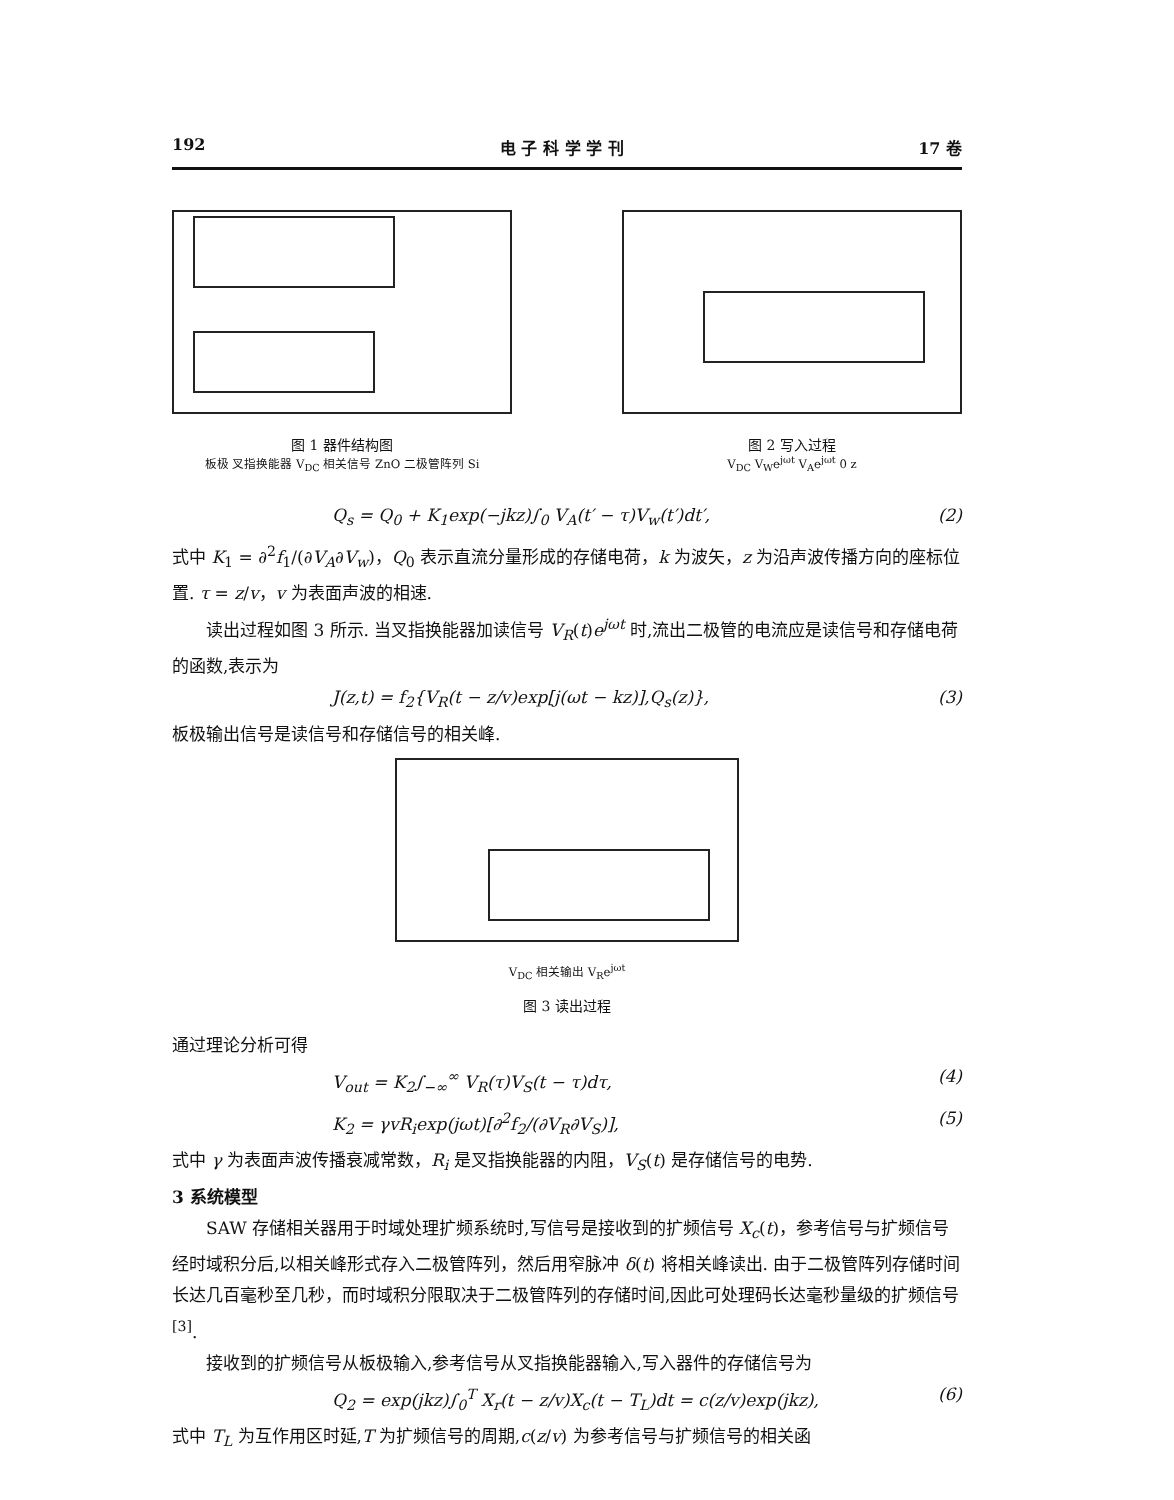192 电 子 科 学 学 刊 17 卷
图 1 器件结构图
板极 叉指换能器 V<sub>DC</sub> 相关信号 ZnO 二极管阵列 Si
图 2 写入过程
V<sub>DC</sub> V<sub>W</sub>e<sup>jωt</sup> V<sub>A</sub>e<sup>jωt</sup> 0 z
Q<sub>s</sub> = Q<sub>0</sub> + K<sub>1</sub>exp(−jkz)∫<sub>0</sub> V<sub>A</sub>(t′ − τ)V<sub>w</sub>(t′)dt′, (2)
式中 K<sub>1</sub> = ∂<sup>2</sup>f<sub>1</sub>/(∂V<sub>A</sub>∂V<sub>w</sub>)，Q<sub>0</sub> 表示直流分量形成的存储电荷，k 为波矢，z 为沿声波传播方向的座标位置. τ = z/v，v 为表面声波的相速.
读出过程如图 3 所示. 当叉指换能器加读信号 V<sub>R</sub>(t)e<sup>jωt</sup> 时,流出二极管的电流应是读信号和存储电荷的函数,表示为
J(z,t) = f<sub>2</sub>{V<sub>R</sub>(t − z/v)exp[j(ωt − kz)],Q<sub>s</sub>(z)}, (3)
板极输出信号是读信号和存储信号的相关峰.
V<sub>DC</sub> 相关输出 V<sub>R</sub>e<sup>jωt</sup>
图 3 读出过程
通过理论分析可得
V<sub>out</sub> = K<sub>2</sub>∫<sub>−∞</sub><sup>∞</sup> V<sub>R</sub>(τ)V<sub>S</sub>(t − τ)dτ, (4)
K<sub>2</sub> = γvR<sub>i</sub>exp(jωt)[∂<sup>2</sup>f<sub>2</sub>/(∂V<sub>R</sub>∂V<sub>S</sub>)], (5)
式中 γ 为表面声波传播衰减常数，R<sub>i</sub> 是叉指换能器的内阻，V<sub>S</sub>(t) 是存储信号的电势.
3 系统模型
SAW 存储相关器用于时域处理扩频系统时,写信号是接收到的扩频信号 X<sub>c</sub>(t)，参考信号与扩频信号经时域积分后,以相关峰形式存入二极管阵列，然后用窄脉冲 δ(t) 将相关峰读出. 由于二极管阵列存储时间长达几百毫秒至几秒，而时域积分限取决于二极管阵列的存储时间,因此可处理码长达毫秒量级的扩频信号<sup>[3]</sup>.
接收到的扩频信号从板极输入,参考信号从叉指换能器输入,写入器件的存储信号为
Q<sub>2</sub> = exp(jkz)∫<sub>0</sub><sup>T</sup> X<sub>r</sub>(t − z/v)X<sub>c</sub>(t − T<sub>L</sub>)dt = c(z/v)exp(jkz), (6)
式中 T<sub>L</sub> 为互作用区时延,T 为扩频信号的周期,c(z/v) 为参考信号与扩频信号的相关函